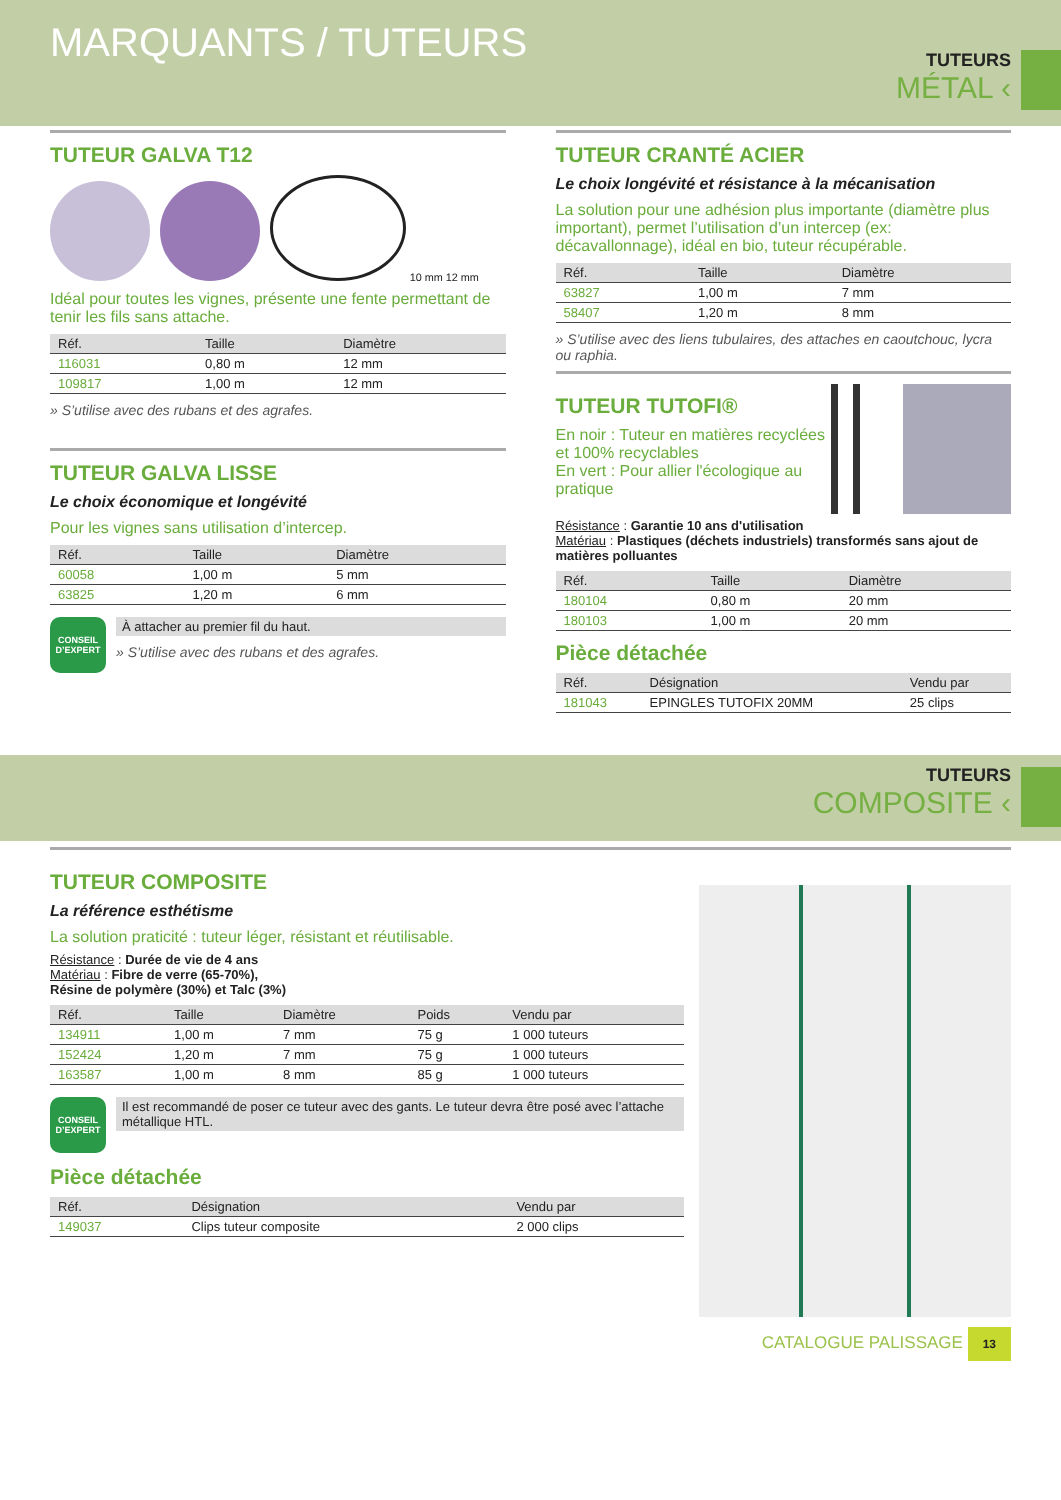MARQUANTS / TUTEURS
TUTEURS
MÉTAL ‹
TUTEUR GALVA T12
10 mm 12 mm
Idéal pour toutes les vignes, présente une fente permettant de tenir les fils sans attache.
| Réf. | Taille | Diamètre |
| --- | --- | --- |
| 116031 | 0,80 m | 12 mm |
| 109817 | 1,00 m | 12 mm |
» S’utilise avec des rubans et des agrafes.
TUTEUR GALVA LISSE
Le choix économique et longévité
Pour les vignes sans utilisation d’intercep.
| Réf. | Taille | Diamètre |
| --- | --- | --- |
| 60058 | 1,00 m | 5 mm |
| 63825 | 1,20 m | 6 mm |
CONSEIL D’EXPERT
À attacher au premier fil du haut.
» S’utilise avec des rubans et des agrafes.
TUTEUR CRANTÉ ACIER
Le choix longévité et résistance à la mécanisation
La solution pour une adhésion plus importante (diamètre plus important), permet l’utilisation d’un intercep (ex: décavallonnage), idéal en bio, tuteur récupérable.
| Réf. | Taille | Diamètre |
| --- | --- | --- |
| 63827 | 1,00 m | 7 mm |
| 58407 | 1,20 m | 8 mm |
» S’utilise avec des liens tubulaires, des attaches en caoutchouc, lycra ou raphia.
TUTEUR TUTOFI®
En noir : Tuteur en matières recyclées et 100% recyclables
En vert : Pour allier l'écologique au pratique
Résistance : Garantie 10 ans d'utilisation
Matériau : Plastiques (déchets industriels) transformés sans ajout de matières polluantes
| Réf. | Taille | Diamètre |
| --- | --- | --- |
| 180104 | 0,80 m | 20 mm |
| 180103 | 1,00 m | 20 mm |
Pièce détachée
| Réf. | Désignation | Vendu par |
| --- | --- | --- |
| 181043 | EPINGLES TUTOFIX 20MM | 25 clips |
TUTEURS
COMPOSITE ‹
TUTEUR COMPOSITE
La référence esthétisme
La solution praticité : tuteur léger, résistant et réutilisable.
Résistance : Durée de vie de 4 ans
Matériau : Fibre de verre (65-70%),
Résine de polymère (30%) et Talc (3%)
| Réf. | Taille | Diamètre | Poids | Vendu par |
| --- | --- | --- | --- | --- |
| 134911 | 1,00 m | 7 mm | 75 g | 1 000 tuteurs |
| 152424 | 1,20 m | 7 mm | 75 g | 1 000 tuteurs |
| 163587 | 1,00 m | 8 mm | 85 g | 1 000 tuteurs |
CONSEIL D’EXPERT
Il est recommandé de poser ce tuteur avec des gants. Le tuteur devra être posé avec l’attache métallique HTL.
Pièce détachée
| Réf. | Désignation | Vendu par |
| --- | --- | --- |
| 149037 | Clips tuteur composite | 2 000 clips |
CATALOGUE PALISSAGE 13